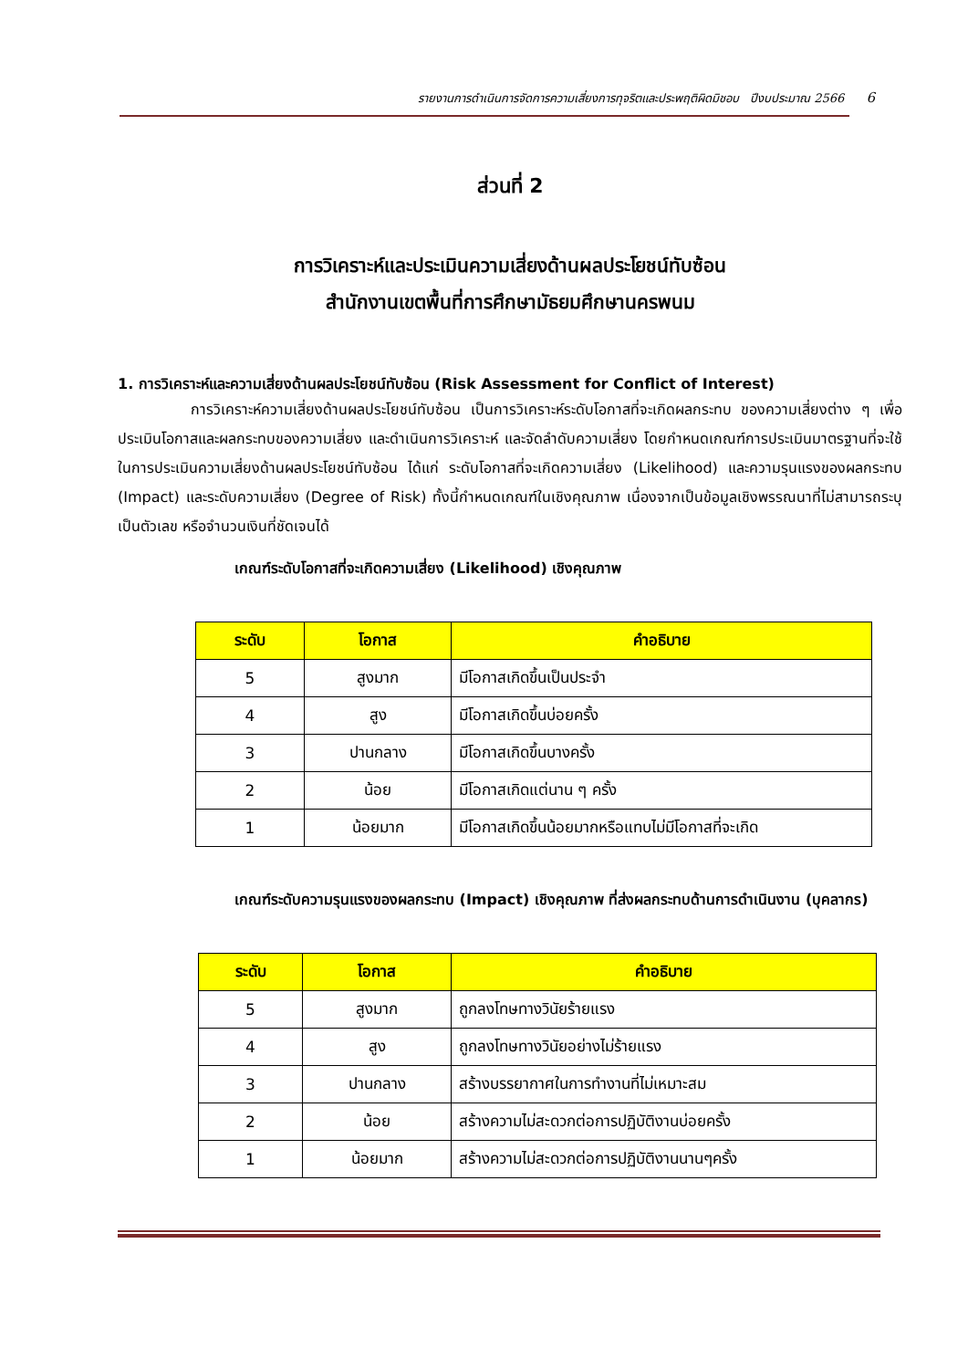รายงานการดำเนินการจัดการความเสี่ยงการทุจริตและประพฤติผิดมิชอบ ปีงบประมาณ 2566 6
ส่วนที่ 2
การวิเคราะห์และประเมินความเสี่ยงด้านผลประโยชน์ทับซ้อน
สำนักงานเขตพื้นที่การศึกษามัธยมศึกษานครพนม
1. การวิเคราะห์และความเสี่ยงด้านผลประโยชน์ทับซ้อน (Risk Assessment for Conflict of Interest)
     การวิเคราะห์ความเสี่ยงด้านผลประโยชน์ทับซ้อน เป็นการวิเคราะห์ระดับโอกาสที่จะเกิดผลกระทบ ของความเสี่ยงต่าง ๆ เพื่อประเมินโอกาสและผลกระทบของความเสี่ยง และดำเนินการวิเคราะห์ และจัดลำดับความเสี่ยง โดยกำหนดเกณฑ์การประเมินมาตรฐานที่จะใช้ในการประเมินความเสี่ยงด้านผลประโยชน์ทับซ้อน ได้แก่ ระดับโอกาสที่จะเกิดความเสี่ยง (Likelihood) และความรุนแรงของผลกระทบ (Impact) และระดับความเสี่ยง (Degree of Risk) ทั้งนี้กำหนดเกณฑ์ในเชิงคุณภาพ เนื่องจากเป็นข้อมูลเชิงพรรณนาที่ไม่สามารถระบุเป็นตัวเลข หรือจำนวนเงินที่ชัดเจนได้
เกณฑ์ระดับโอกาสที่จะเกิดความเสี่ยง (Likelihood) เชิงคุณภาพ
| ระดับ | โอกาส | คำอธิบาย |
| --- | --- | --- |
| 5 | สูงมาก | มีโอกาสเกิดขึ้นเป็นประจำ |
| 4 | สูง | มีโอกาสเกิดขึ้นบ่อยครั้ง |
| 3 | ปานกลาง | มีโอกาสเกิดขึ้นบางครั้ง |
| 2 | น้อย | มีโอกาสเกิดแต่นาน ๆ ครั้ง |
| 1 | น้อยมาก | มีโอกาสเกิดขึ้นน้อยมากหรือแทบไม่มีโอกาสที่จะเกิด |
เกณฑ์ระดับความรุนแรงของผลกระทบ (Impact) เชิงคุณภาพ ที่ส่งผลกระทบด้านการดำเนินงาน (บุคลากร)
| ระดับ | โอกาส | คำอธิบาย |
| --- | --- | --- |
| 5 | สูงมาก | ถูกลงโทษทางวินัยร้ายแรง |
| 4 | สูง | ถูกลงโทษทางวินัยอย่างไม่ร้ายแรง |
| 3 | ปานกลาง | สร้างบรรยากาศในการทำงานที่ไม่เหมาะสม |
| 2 | น้อย | สร้างความไม่สะดวกต่อการปฏิบัติงานบ่อยครั้ง |
| 1 | น้อยมาก | สร้างความไม่สะดวกต่อการปฏิบัติงานนานๆครั้ง |